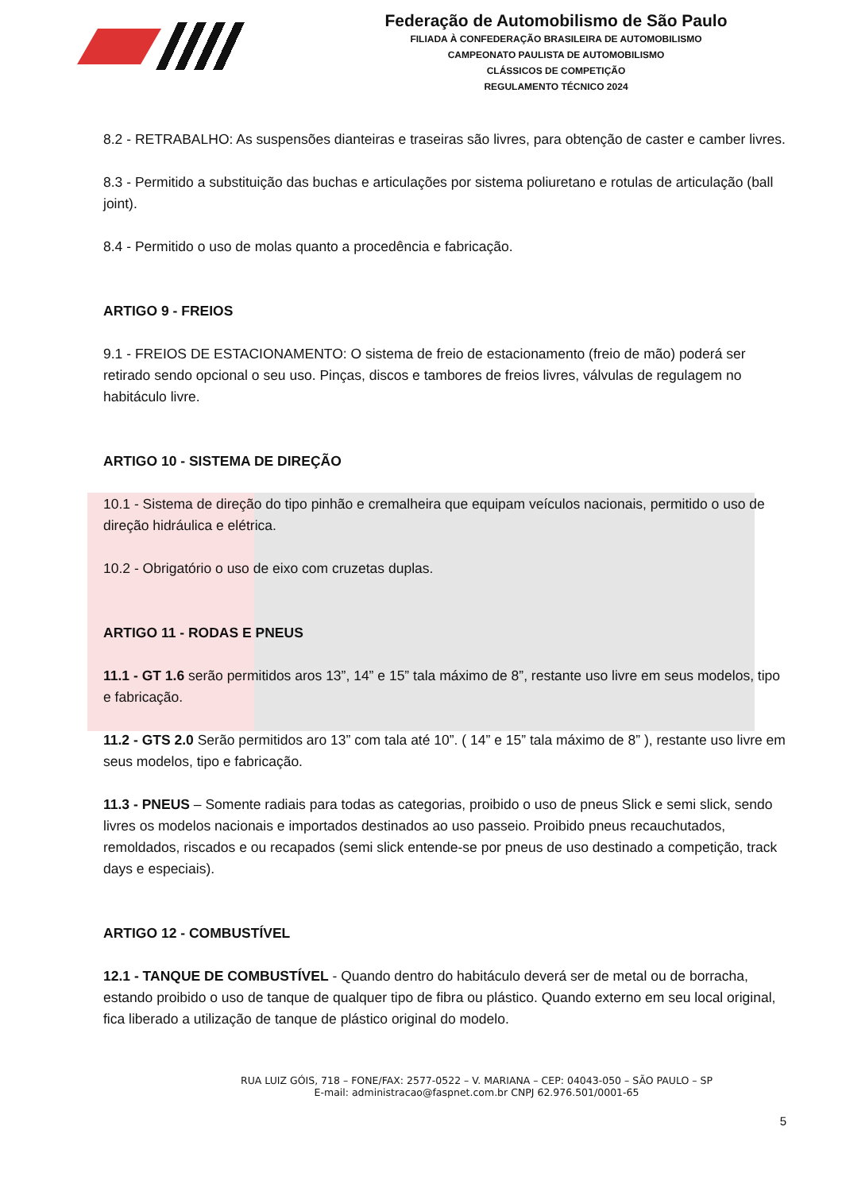Federação de Automobilismo de São Paulo
FILIADA À CONFEDERAÇÃO BRASILEIRA DE AUTOMOBILISMO
CAMPEONATO PAULISTA DE AUTOMOBILISMO
CLÁSSICOS DE COMPETIÇÃO
REGULAMENTO TÉCNICO 2024
8.2 - RETRABALHO: As suspensões dianteiras e traseiras são livres, para obtenção de caster e camber livres.
8.3 - Permitido a substituição das buchas e articulações por sistema poliuretano e rotulas de articulação (ball joint).
8.4 - Permitido o uso de molas quanto a procedência e fabricação.
ARTIGO 9 - FREIOS
9.1 - FREIOS DE ESTACIONAMENTO: O sistema de freio de estacionamento (freio de mão) poderá ser retirado sendo opcional o seu uso. Pinças, discos e tambores de freios livres, válvulas de regulagem no habitáculo livre.
ARTIGO 10 - SISTEMA DE DIREÇÃO
10.1 - Sistema de direção do tipo pinhão e cremalheira que equipam veículos nacionais, permitido o uso de direção hidráulica e elétrica.
10.2 - Obrigatório o uso de eixo com cruzetas duplas.
ARTIGO 11 - RODAS E PNEUS
11.1 - GT 1.6 serão permitidos aros 13”, 14” e 15” tala máximo de 8”, restante uso livre em seus modelos, tipo e fabricação.
11.2 - GTS 2.0 Serão permitidos aro 13” com tala até 10”. ( 14” e 15” tala máximo de 8” ), restante uso livre em seus modelos, tipo e fabricação.
11.3 - PNEUS – Somente radiais para todas as categorias, proibido o uso de pneus Slick e semi slick, sendo livres os modelos nacionais e importados destinados ao uso passeio. Proibido pneus recauchutados, remoldados, riscados e ou recapados (semi slick entende-se por pneus de uso destinado a competição, track days e especiais).
ARTIGO 12 - COMBUSTÍVEL
12.1 - TANQUE DE COMBUSTÍVEL - Quando dentro do habitáculo deverá ser de metal ou de borracha, estando proibido o uso de tanque de qualquer tipo de fibra ou plástico. Quando externo em seu local original, fica liberado a utilização de tanque de plástico original do modelo.
RUA LUIZ GÓIS, 718 – FONE/FAX: 2577-0522 – V. MARIANA – CEP: 04043-050 – SÃO PAULO – SP
E-mail: administracao@faspnet.com.br CNPJ 62.976.501/0001-65
5